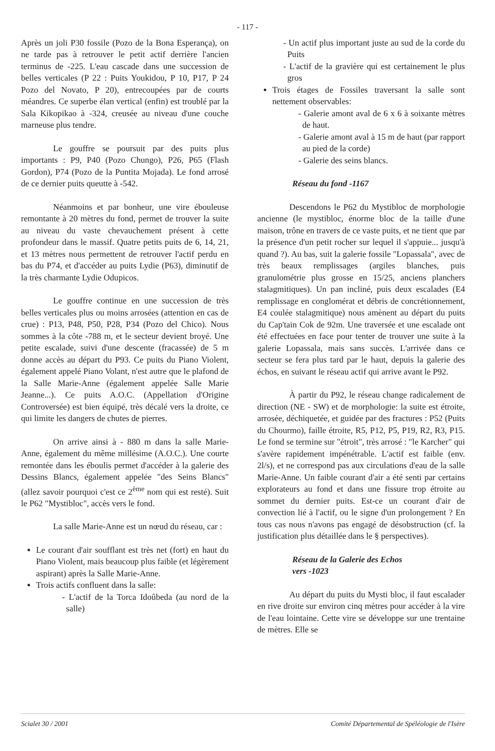- 117 -
Après un joli P30 fossile (Pozo de la Bona Esperança), on ne tarde pas à retrouver le petit actif derrière l'ancien terminus de -225. L'eau cascade dans une succession de belles verticales (P 22 : Puits Youkidou, P 10, P17, P 24 Pozo del Novato, P 20), entrecoupées par de courts méandres. Ce superbe élan vertical (enfin) est troublé par la Sala Kikopikao à -324, creusée au niveau d'une couche marneuse plus tendre.
Le gouffre se poursuit par des puits plus importants : P9, P40 (Pozo Chungo), P26, P65 (Flash Gordon), P74 (Pozo de la Puntita Mojada). Le fond arrosé de ce dernier puits queutte à -542.
Néanmoins et par bonheur, une vire ébouleuse remontante à 20 mètres du fond, permet de trouver la suite au niveau du vaste chevauchement présent à cette profondeur dans le massif. Quatre petits puits de 6, 14, 21, et 13 mètres nous permettent de retrouver l'actif perdu en bas du P74, et d'accéder au puits Lydie (P63), diminutif de la très charmante Lydie Odupicos.
Le gouffre continue en une succession de très belles verticales plus ou moins arrosées (attention en cas de crue) : P13, P48, P50, P28, P34 (Pozo del Chico). Nous sommes à la côte -788 m, et le secteur devient broyé. Une petite escalade, suivi d'une descente (fracassée) de 5 m donne accès au départ du P93. Ce puits du Piano Violent, également appelé Piano Volant, n'est autre que le plafond de la Salle Marie-Anne (également appelée Salle Marie Jeanne...). Ce puits A.O.C. (Appellation d'Origine Controversée) est bien équipé, très décalé vers la droite, ce qui limite les dangers de chutes de pierres.
On arrive ainsi à - 880 m dans la salle Marie-Anne, également du même millésime (A.O.C.). Une courte remontée dans les éboulis permet d'accéder à la galerie des Dessins Blancs, également appelée "des Seins Blancs" (allez savoir pourquoi c'est ce 2<sup>ème</sup> nom qui est resté). Suit le P62 "Mystibloc", accès vers le fond.
La salle Marie-Anne est un nœud du réseau, car :
Le courant d'air soufflant est très net (fort) en haut du Piano Violent, mais beaucoup plus faible (et légèrement aspirant) après la Salle Marie-Anne.
Trois actifs confluent dans la salle:
- L'actif de la Torca Idoûbeda (au nord de la salle)
- Un actif plus important juste au sud de la corde du Puits
- L'actif de la gravière qui est certainement le plus gros
Trois étages de Fossiles traversant la salle sont nettement observables:
- Galerie amont aval de 6 x 6 à soixante mètres de haut.
- Galerie amont aval à 15 m de haut (par rapport au pied de la corde)
- Galerie des seins blancs.
Réseau du fond -1167
Descendons le P62 du Mystibloc de morphologie ancienne (le mystibloc, énorme bloc de la taille d'une maison, trône en travers de ce vaste puits, et ne tient que par la présence d'un petit rocher sur lequel il s'appuie... jusqu'à quand ?). Au bas, suit la galerie fossile "Lopassala", avec de très beaux remplissages (argiles blanches, puis granulométrie plus grosse en 15/25, anciens planchers stalagmitiques). Un pan incliné, puis deux escalades (E4 remplissage en conglomérat et débris de concrétionnement, E4 coulée stalagmitique) nous amènent au départ du puits du Cap'tain Cok de 92m. Une traversée et une escalade ont été effectuées en face pour tenter de trouver une suite à la galerie Lopassala, mais sans succès. L'arrivée dans ce secteur se fera plus tard par le haut, depuis la galerie des échos, en suivant le réseau actif qui arrive avant le P92.
À partir du P92, le réseau change radicalement de direction (NE - SW) et de morphologie: la suite est étroite, arrosée, déchiquetée, et guidée par des fractures : P52 (Puits du Chourmo), faille étroite, R5, P12, P5, P19, R2, R3, P15. Le fond se termine sur "étroit", très arrosé : "le Karcher" qui s'avère rapidement impénétrable. L'actif est faible (env. 2l/s), et ne correspond pas aux circulations d'eau de la salle Marie-Anne. Un faible courant d'air a été senti par certains explorateurs au fond et dans une fissure trop étroite au sommet du dernier puits. Est-ce un courant d'air de convection lié à l'actif, ou le signe d'un prolongement ? En tous cas nous n'avons pas engagé de désobstruction (cf. la justification plus détaillée dans le § perspectives).
Réseau de la Galerie des Echos
vers -1023
Au départ du puits du Mysti bloc, il faut escalader en rive droite sur environ cinq mètres pour accéder à la vire de l'eau lointaine. Cette vire se développe sur une trentaine de mètres. Elle se
Scialet 30 / 2001 Comité Départemental de Spéléologie de l'Isère